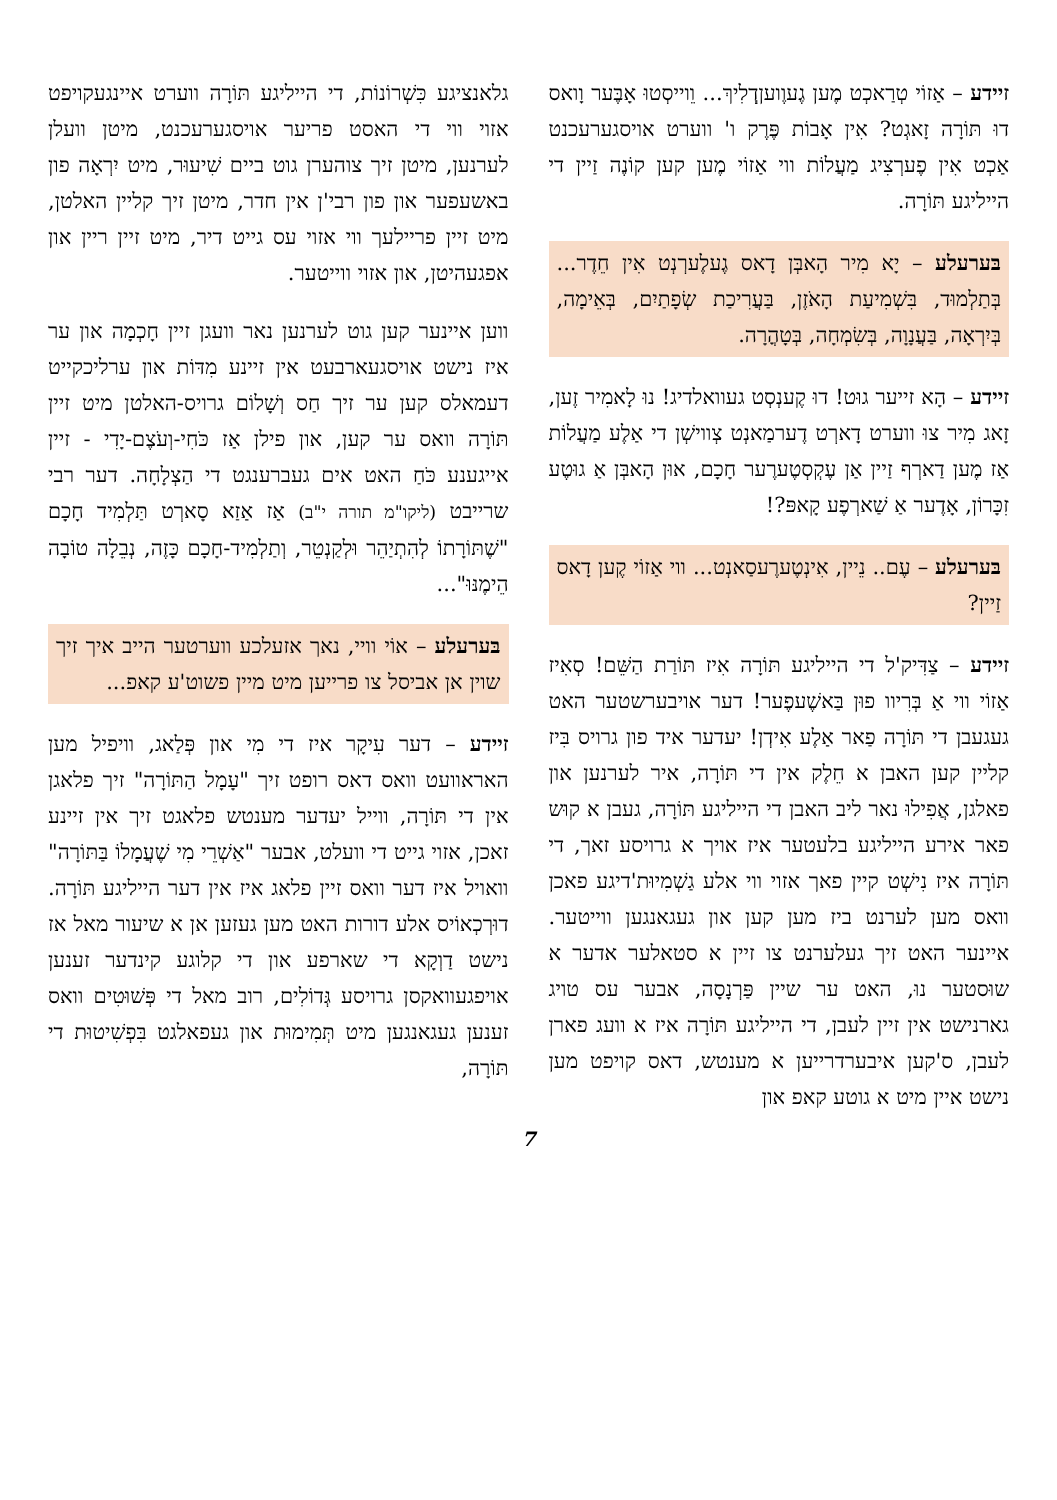זיידע – אַזוֹי טְרַאכְט מֶען גֶעוֶועןְדְלִיךְ... וֵוייסְטוּ אָבֶּער וָואס דוּ תּוֹרָה זָאגְט? אִין אָבוֹת פֶּרֶק ו' ווערט אויסגערעכנט אַכְט אִין פֶערְצִיג מַעֲלוֹת ווי אַזוֹי מֶען קען קוֹנֶה זַיין די הייליגע תּוֹרָה.
בּערעלע – יָא מִיר הָאבְּן דָאס גֶעלֶערְנְט אִין חֵדֶר... בְּתַלְמוּד, בִּשְׁמִיעַת הָאֹזֶן, בַּעֲרִיכַת שְׂפָתַיִם, בְּאֵימָה, בְּיִרְאָה, בַּעֲנָוָה, בְּשִׂמְחָה, בְּטָהֳרָה.
זיידע – הָא זייער גוּט! דוּ קֶענְסְט געוואלדיג! נוּ לָאמִיר זֶען, זָאג מִיר צוּ ווערט דָארְט דֶערמַאנְט צְווישְׁן די אַלֶע מַעֲלוֹת אַז מֶען דַארְף זַיין אַן עֶקְסְטֶערֶער חָכָם, אוּן הָאבְּן אַ גוּטֶע זִכָּרוֹן, אָדֶער אַ שַׁארְפֶע קָאפּ?!
בּערעלע – עֶם.. נֵיין, אִינְטֶערֶעסַאנְט... ווי אַזוֹי קֶען דָאס זַיין?
זיידע – צַדִּיק'ל די הייליגע תּוֹרָה אִיז תּוֹרַת הַשֵּׁם! סְאִיז אַזוֹי ווי אַ בְּרִיוו פוּן בַּאשֶׁעפֶער! דער אויבערשטער האט געגעבן די תּוֹרָה פַאר אַלֶע אִידְן! יעדער איד פון גרויס בִּיז קליין קען האבן א חֵלֶק אין די תּוֹרָה, איר לערנען און פאלגן, אֲפִילוּ נאר ליב האבן די הייליגע תּוֹרָה, געבן א קוּש פאר אירע הייליגע בלעטער איז אויך א גרויסע זאך, די תּוֹרָה איז נִישְׁט קיין פאך אזוי ווי אלע גַשְׁמִיוּת'דיגע פאכן וואס מען לערנט ביז מען קען און געגאנגען ווייטער. איינער האט זיך געלערנט צו זיין א סטאלער אדער א שוּסטער נוּ, האט ער שיין פַּרְנָסָה, אבער עס טויג גארנישט אין זיין לעבן, די הייליגע תּוֹרָה איז א וועג פארן לעבן, ס'קען איבערדרייען א מענטש, דאס קויפט מען נישט איין מיט א גוטע קאפ און
גלאנציגע כִּשְׁרוֹנוֹת, די הייליגע תּוֹרָה ווערט איינגעקויפט אזוי ווי די האסט פריער אויסגערעכנט, מיטן וועלן לערנען, מיטן זיך צוהערן גוט ביים שִׁיעוּר, מיט יִרְאָה פון באשעפער און פון רבי'ן אין חדר, מיטן זיך קליין האלטן, מיט זיין פריילעך ווי אזוי עס גייט דיר, מיט זיין ריין און אפגעהיטן, און אזוי ווייטער.
ווען איינער קען גוט לערנען נאר וועגן זיין חָכְמָה און ער איז נישט אויסגעארבעט אין זיינע מִדּוֹת און ערליכקייט דעמאלס קען ער זיך חַס וְשָׁלוֹם גרויס-האלטן מיט זיין תּוֹרָה וואס ער קען, און פילן אַז כֹּחִי-וְעֹצֶם-יָדִי - זיין אייגענע כֹּחַ האט אים געברענגט די הַצְלָחָה. דער רבי שרייבט (ליקו"מ תורה י"ב) אַז אַזַא סָארְט תַּלְמִיד חָכָם "שֶׁתּוֹרָתוֹ לְהִתְיַהֵר וּלְקַנְטֵר, וְתַלְמִיד-חָכָם כָּזֶה, נְבֵלָה טוֹבָה הֵימֶנּוּ"...
בּערעלע – אוֹי וויי, נאך אזעלכע ווערטער הייב איך זיך שוין אן אביסל צו פרייען מיט מיין פשוט'ע קאפ...
זיידע – דער עִיקָר איז די מִי און פְּלַאג, וויפיל מען האראוועט וואס דאס רופט זיך "עָמָל הַתּוֹרָה" זיך פלאגן אין די תּוֹרָה, ווייל יעדער מענטש פלאגט זיך אין זיינע זאכן, אזוי גייט די וועלט, אבער "אַשְׁרֵי מִי שֶׁעֲמָלוֹ בַּתּוֹרָה" וואויל איז דער וואס זיין פלאג איז אין דער הייליגע תּוֹרָה. דוּרְכְאוֹיס אלע דורות האט מען געזען אן א שיעור מאל אז נישט דַוְקָא די שארפע און די קלוגע קינדער זענען אויפגעוואקסן גרויסע גְּדוֹלִים, רוב מאל די פְּשׁוּטִים וואס זענען געגאנגען מיט תְּמִימוּת און געפאלגט בִּפְשִׁיטוּת די תּוֹרָה,
7